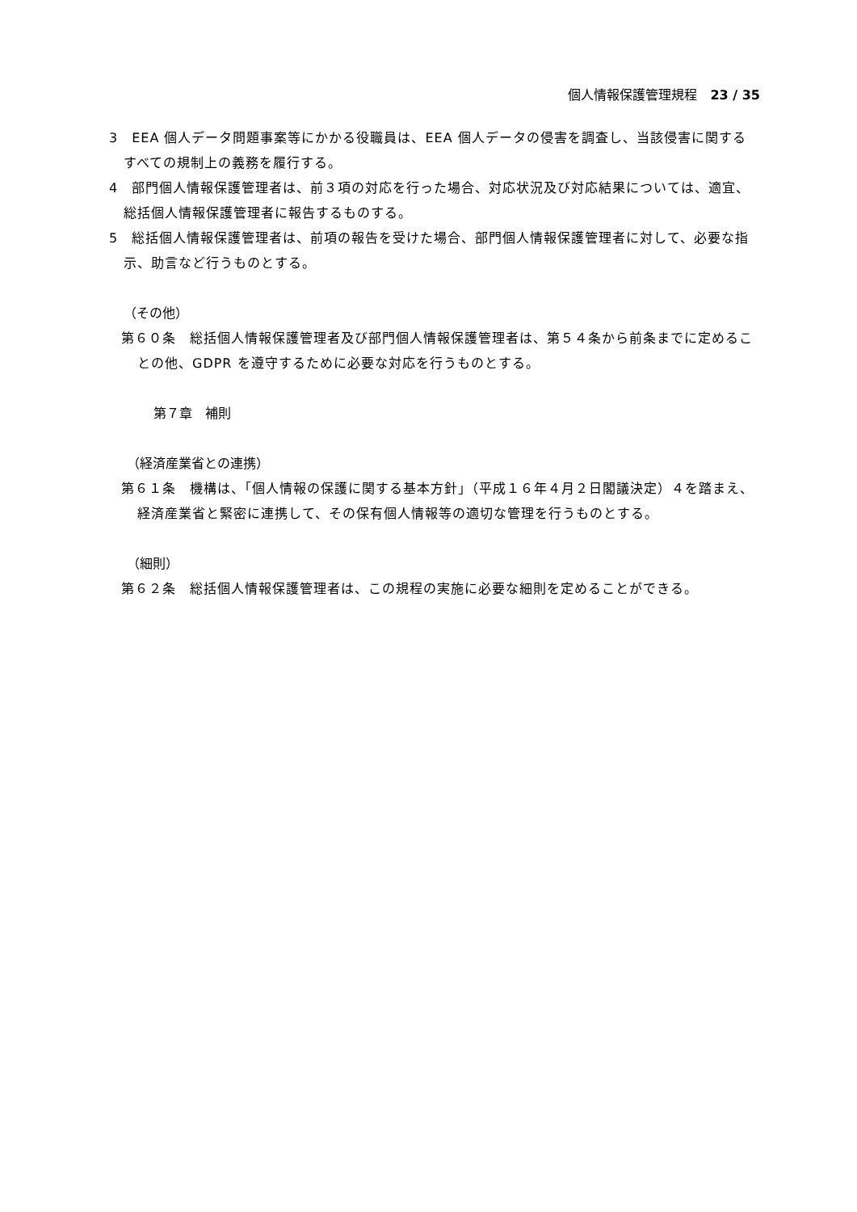個人情報保護管理規程　23 / 35
3　EEA 個人データ問題事案等にかかる役職員は、EEA 個人データの侵害を調査し、当該侵害に関するすべての規制上の義務を履行する。
4　部門個人情報保護管理者は、前３項の対応を行った場合、対応状況及び対応結果については、適宜、総括個人情報保護管理者に報告するものする。
5　総括個人情報保護管理者は、前項の報告を受けた場合、部門個人情報保護管理者に対して、必要な指示、助言など行うものとする。
（その他）
第６０条　総括個人情報保護管理者及び部門個人情報保護管理者は、第５４条から前条までに定めることの他、GDPR を遵守するために必要な対応を行うものとする。
第７章　補則
（経済産業省との連携）
第６１条　機構は、「個人情報の保護に関する基本方針」（平成１６年４月２日閣議決定）４を踏まえ、経済産業省と緊密に連携して、その保有個人情報等の適切な管理を行うものとする。
（細則）
第６２条　総括個人情報保護管理者は、この規程の実施に必要な細則を定めることができる。